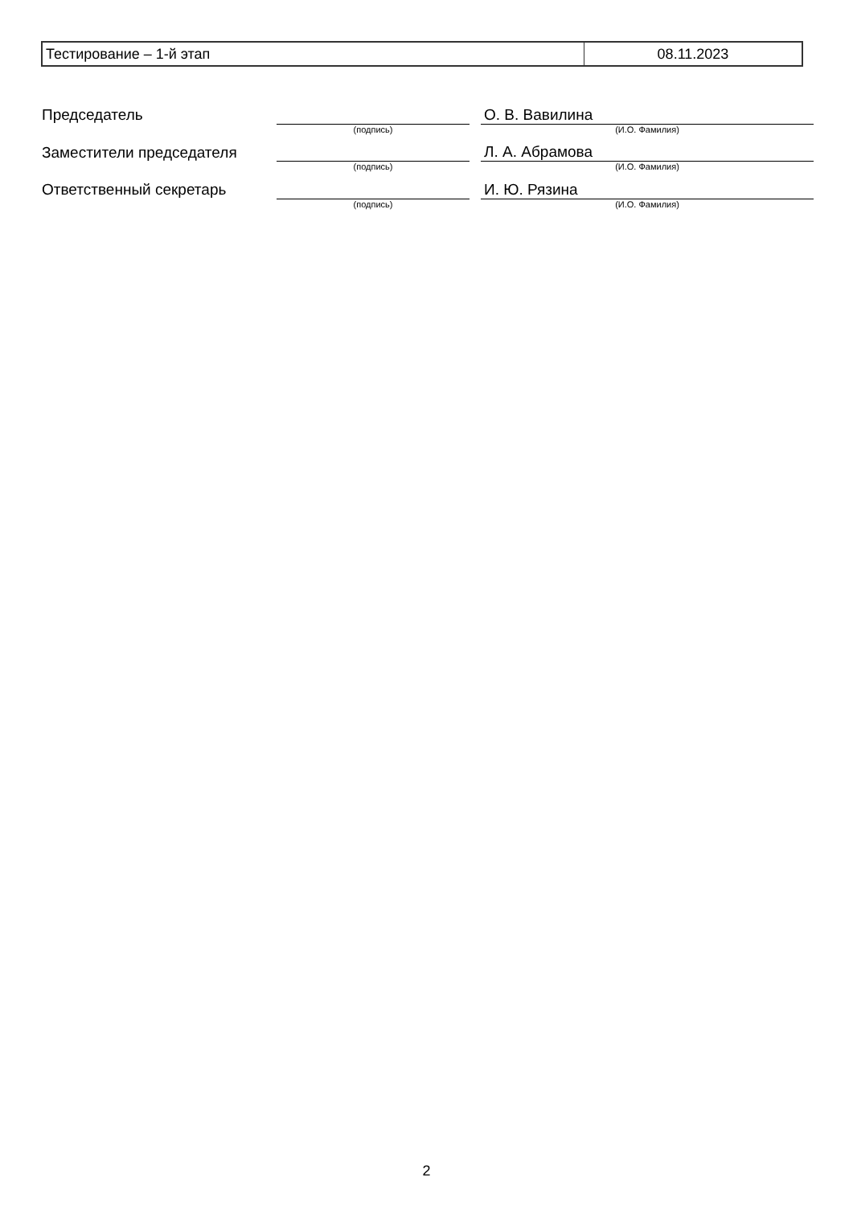| Тестирование – 1-й этап | 08.11.2023 |
| Председатель | | | О. В. Вавилина |
| | (подпись) | | (И.О. Фамилия) |
| Заместители председателя | | | Л. А. Абрамова |
| | (подпись) | | (И.О. Фамилия) |
| Ответственный секретарь | | | И. Ю. Рязина |
| | (подпись) | | (И.О. Фамилия) |
2